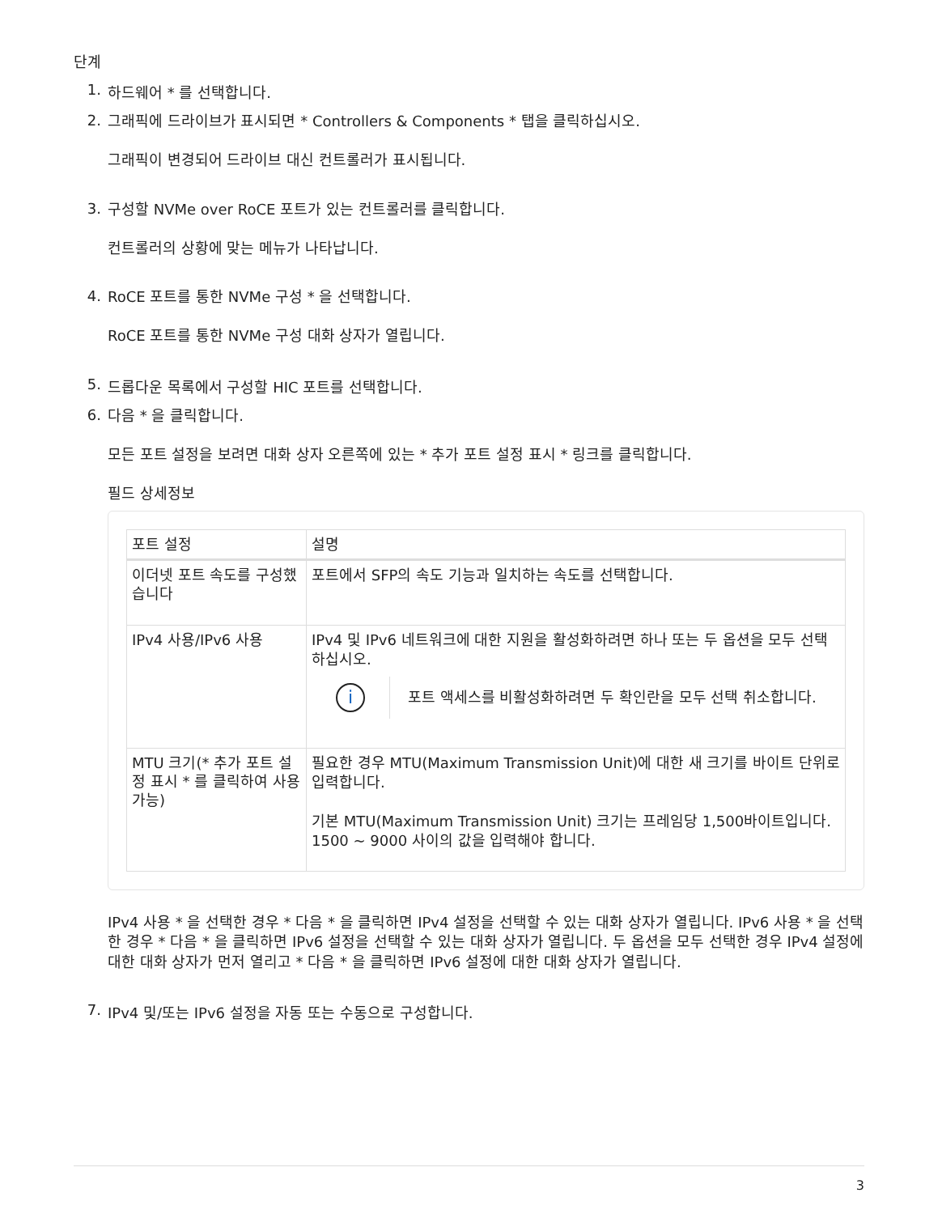단계
1. 하드웨어 * 를 선택합니다.
2.
그래픽에 드라이브가 표시되면 * Controllers & Components * 탭을 클릭하십시오.
그래픽이 변경되어 드라이브 대신 컨트롤러가 표시됩니다.
3.
구성할 NVMe over RoCE 포트가 있는 컨트롤러를 클릭합니다.
컨트롤러의 상황에 맞는 메뉴가 나타납니다.
4.
RoCE 포트를 통한 NVMe 구성 * 을 선택합니다.
RoCE 포트를 통한 NVMe 구성 대화 상자가 열립니다.
5. 드롭다운 목록에서 구성할 HIC 포트를 선택합니다.
6.
다음 * 을 클릭합니다.
모든 포트 설정을 보려면 대화 상자 오른쪽에 있는 * 추가 포트 설정 표시 * 링크를 클릭합니다.
필드 상세정보
| 포트 설정 | 설명 |
| --- | --- |
| 이더넷 포트 속도를 구성했습니다 | 포트에서 SFP의 속도 기능과 일치하는 속도를 선택합니다. |
| IPv4 사용/IPv6 사용 | IPv4 및 IPv6 네트워크에 대한 지원을 활성화하려면 하나 또는 두 옵션을 모두 선택하십시오. i 포트 액세스를 비활성화하려면 두 확인란을 모두 선택 취소합니다. |
| MTU 크기(* 추가 포트 설정 표시 * 를 클릭하여 사용 가능) | 필요한 경우 MTU(Maximum Transmission Unit)에 대한 새 크기를 바이트 단위로 입력합니다. 기본 MTU(Maximum Transmission Unit) 크기는 프레임당 1,500바이트입니다. 1500 ~ 9000 사이의 값을 입력해야 합니다. |
IPv4 사용 * 을 선택한 경우 * 다음 * 을 클릭하면 IPv4 설정을 선택할 수 있는 대화 상자가 열립니다. IPv6 사용 * 을 선택한 경우 * 다음 * 을 클릭하면 IPv6 설정을 선택할 수 있는 대화 상자가 열립니다. 두 옵션을 모두 선택한 경우 IPv4 설정에 대한 대화 상자가 먼저 열리고 * 다음 * 을 클릭하면 IPv6 설정에 대한 대화 상자가 열립니다.
7. IPv4 및/또는 IPv6 설정을 자동 또는 수동으로 구성합니다.
3